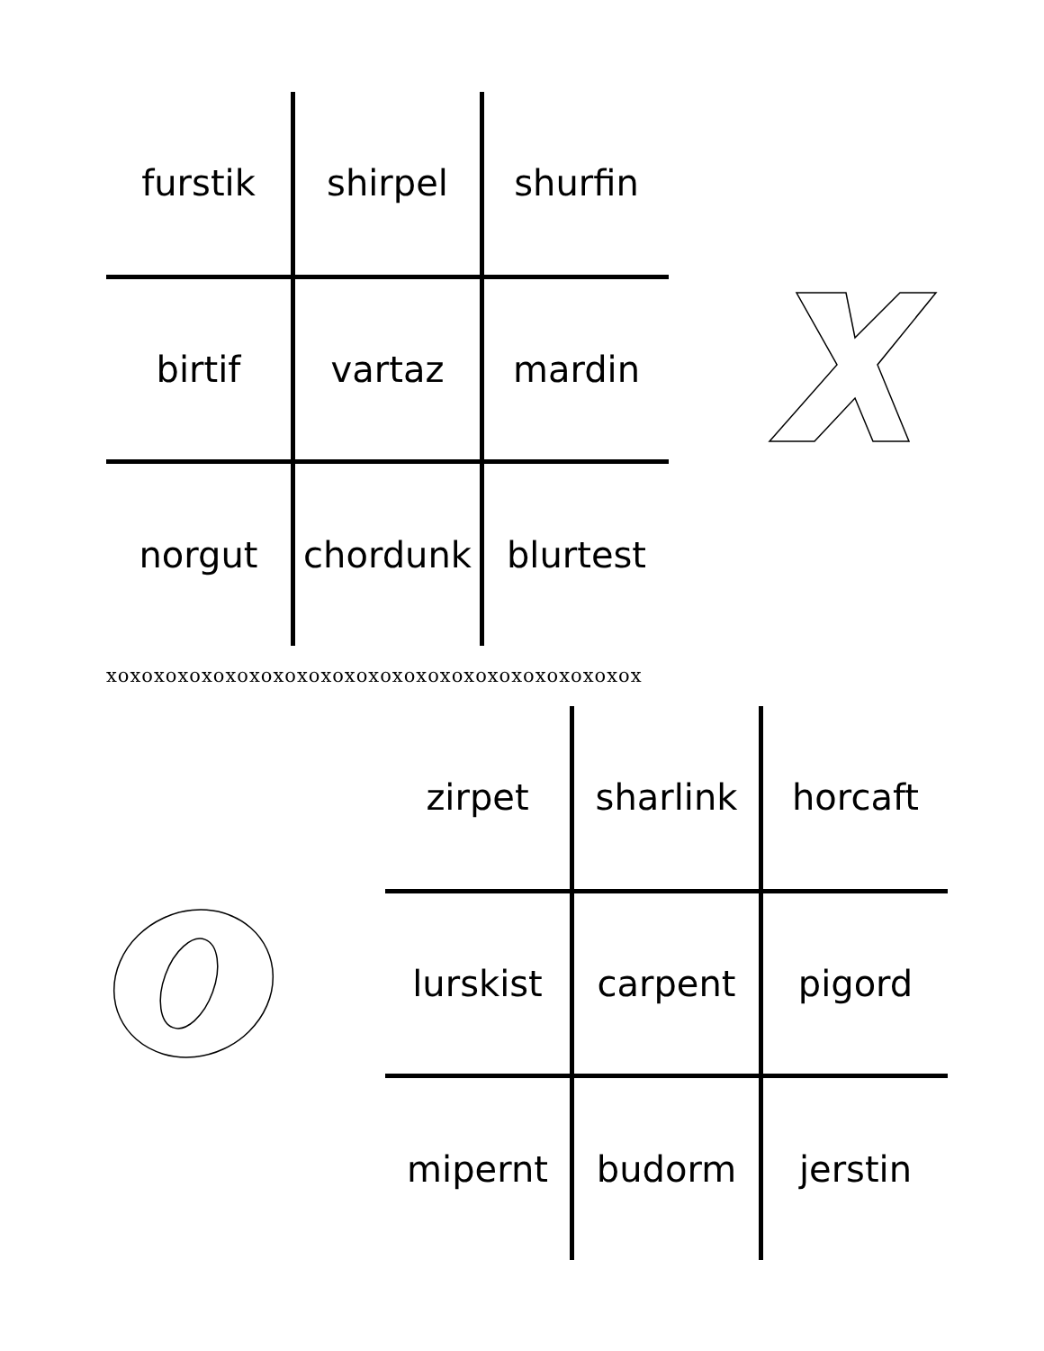| furstik | shirpel | shurfin |
| birtif | vartaz | mardin |
| norgut | chordunk | blurtest |
xoxoxoxoxoxoxoxoxoxoxoxoxoxoxoxoxoxoxoxoxoxox
| zirpet | sharlink | horcaft |
| lurskist | carpent | pigord |
| mipernt | budorm | jerstin |